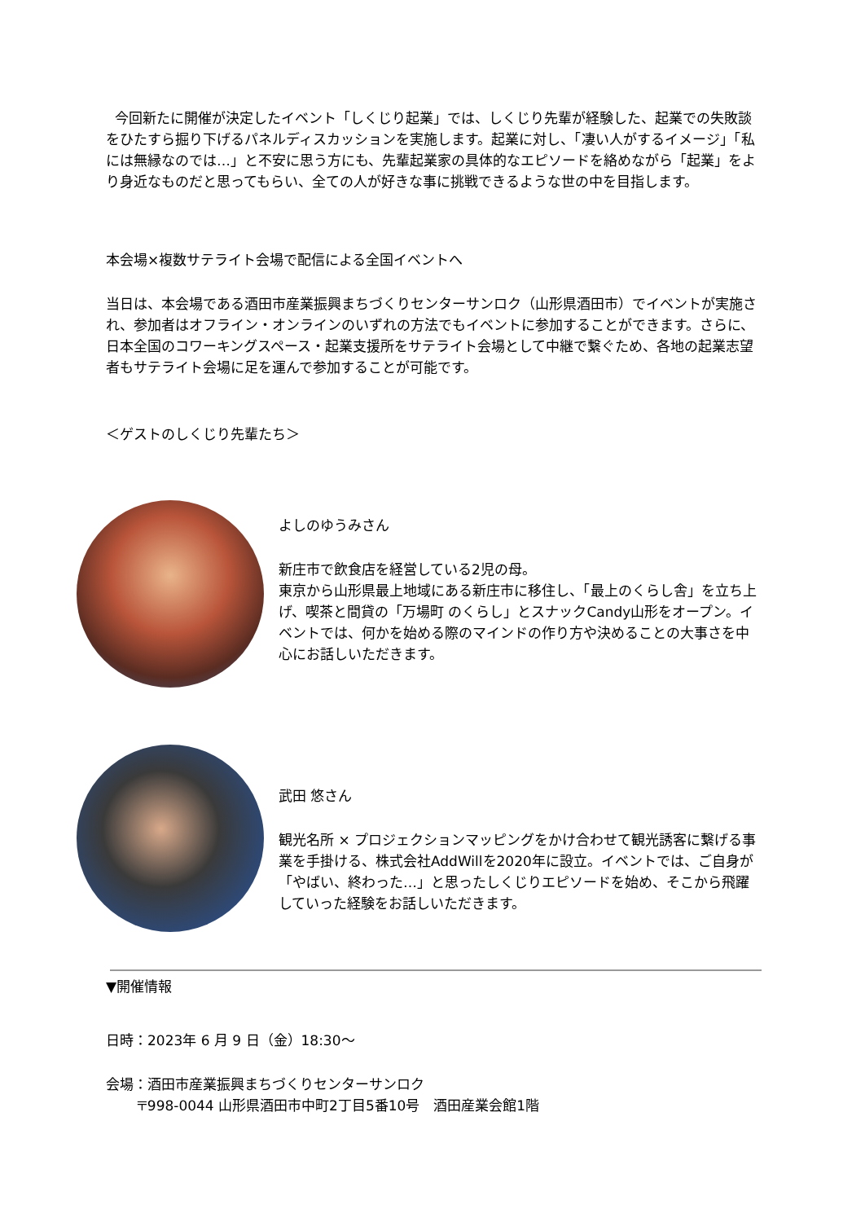今回新たに開催が決定したイベント「しくじり起業」では、しくじり先輩が経験した、起業での失敗談をひたすら掘り下げるパネルディスカッションを実施します。起業に対し、「凄い人がするイメージ」「私には無縁なのでは…」と不安に思う方にも、先輩起業家の具体的なエピソードを絡めながら「起業」をより身近なものだと思ってもらい、全ての人が好きな事に挑戦できるような世の中を目指します。
本会場×複数サテライト会場で配信による全国イベントへ
当日は、本会場である酒田市産業振興まちづくりセンターサンロク（山形県酒田市）でイベントが実施され、参加者はオフライン・オンラインのいずれの方法でもイベントに参加することができます。さらに、日本全国のコワーキングスペース・起業支援所をサテライト会場として中継で繋ぐため、各地の起業志望者もサテライト会場に足を運んで参加することが可能です。
＜ゲストのしくじり先輩たち＞
よしのゆうみさん
新庄市で飲食店を経営している2児の母。
東京から山形県最上地域にある新庄市に移住し、「最上のくらし舎」を立ち上げ、喫茶と間貸の「万場町 のくらし」とスナックCandy山形をオープン。イベントでは、何かを始める際のマインドの作り方や決めることの大事さを中心にお話しいただきます。
武田 悠さん
観光名所 × プロジェクションマッピングをかけ合わせて観光誘客に繋げる事業を手掛ける、株式会社AddWillを2020年に設立。イベントでは、ご自身が「やばい、終わった…」と思ったしくじりエピソードを始め、そこから飛躍していった経験をお話しいただきます。
▼開催情報
日時：2023年 6 月 9 日（金）18:30〜
会場：酒田市産業振興まちづくりセンターサンロク
〒998-0044 山形県酒田市中町2丁目5番10号　酒田産業会館1階